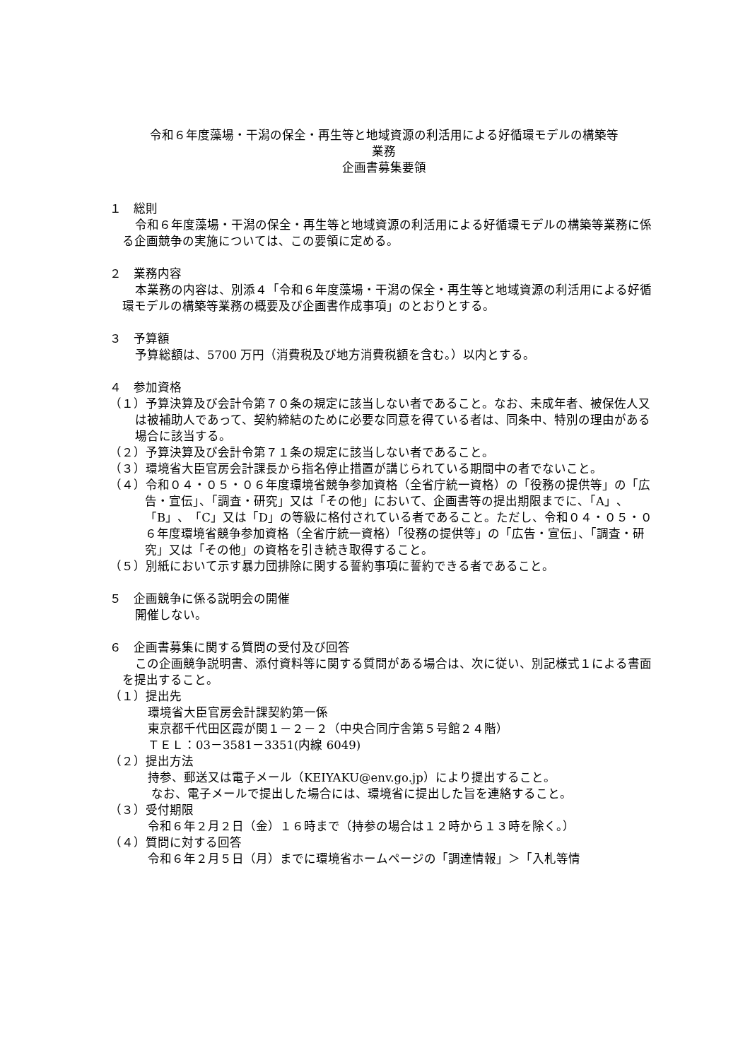令和６年度藻場・干潟の保全・再生等と地域資源の利活用による好循環モデルの構築等
業務
企画書募集要領
１　総則
令和６年度藻場・干潟の保全・再生等と地域資源の利活用による好循環モデルの構築等業務に係る企画競争の実施については、この要領に定める。
２　業務内容
本業務の内容は、別添４「令和６年度藻場・干潟の保全・再生等と地域資源の利活用による好循環モデルの構築等業務の概要及び企画書作成事項」のとおりとする。
３　予算額
予算総額は、5700 万円（消費税及び地方消費税額を含む。）以内とする。
４　参加資格
（１）予算決算及び会計令第７０条の規定に該当しない者であること。なお、未成年者、被保佐人又は被補助人であって、契約締結のために必要な同意を得ている者は、同条中、特別の理由がある場合に該当する。
（２）予算決算及び会計令第７１条の規定に該当しない者であること。
（３）環境省大臣官房会計課長から指名停止措置が講じられている期間中の者でないこと。
（４）令和０４・０５・０６年度環境省競争参加資格（全省庁統一資格）の「役務の提供等」の「広告・宣伝」、「調査・研究」又は「その他」において、企画書等の提出期限までに、「A」、「B」、「C」又は「D」の等級に格付されている者であること。ただし、令和０４・０５・０６年度環境省競争参加資格（全省庁統一資格）「役務の提供等」の「広告・宣伝」、「調査・研究」又は「その他」の資格を引き続き取得すること。
（５）別紙において示す暴力団排除に関する誓約事項に誓約できる者であること。
５　企画競争に係る説明会の開催
開催しない。
６　企画書募集に関する質問の受付及び回答
この企画競争説明書、添付資料等に関する質問がある場合は、次に従い、別記様式１による書面を提出すること。
（１）提出先
環境省大臣官房会計課契約第一係
東京都千代田区霞が関１－２－２（中央合同庁舎第５号館２４階）
ＴＥＬ：03－3581－3351(内線 6049)
（２）提出方法
持参、郵送又は電子メール（KEIYAKU@env.go.jp）により提出すること。
なお、電子メールで提出した場合には、環境省に提出した旨を連絡すること。
（３）受付期限
令和６年２月２日（金）１６時まで（持参の場合は１２時から１３時を除く。）
（４）質問に対する回答
令和６年２月５日（月）までに環境省ホームページの「調達情報」＞「入札等情